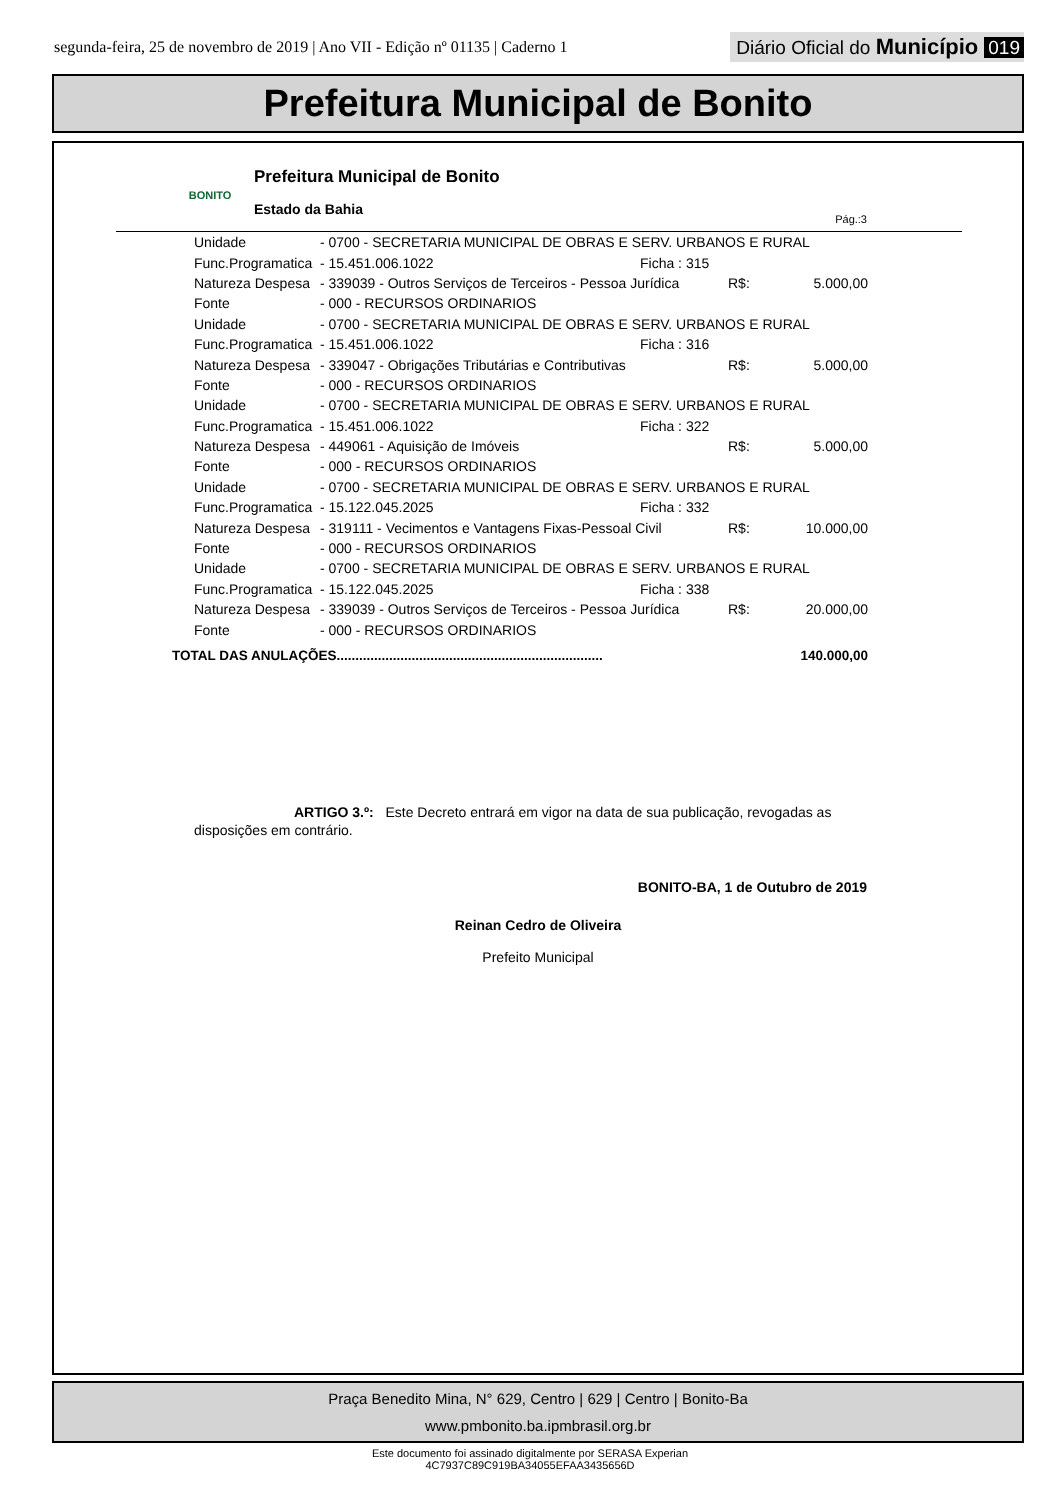segunda-feira, 25 de novembro de 2019 | Ano VII - Edição nº 01135 | Caderno 1
Diário Oficial do Município 019
Prefeitura Municipal de Bonito
BONITO
Prefeitura Municipal de Bonito
Estado da Bahia
Pág.:3
| Unidade | - 0700 - SECRETARIA MUNICIPAL DE OBRAS E SERV. URBANOS E RURAL | | | |
| Func.Programatica | - 15.451.006.1022 | Ficha : 315 | | |
| Natureza Despesa | - 339039 - Outros Serviços de Terceiros - Pessoa Jurídica | | R$: | 5.000,00 |
| Fonte | - 000 - RECURSOS ORDINARIOS | | | |
| Unidade | - 0700 - SECRETARIA MUNICIPAL DE OBRAS E SERV. URBANOS E RURAL | | | |
| Func.Programatica | - 15.451.006.1022 | Ficha : 316 | | |
| Natureza Despesa | - 339047 - Obrigações Tributárias e Contributivas | | R$: | 5.000,00 |
| Fonte | - 000 - RECURSOS ORDINARIOS | | | |
| Unidade | - 0700 - SECRETARIA MUNICIPAL DE OBRAS E SERV. URBANOS E RURAL | | | |
| Func.Programatica | - 15.451.006.1022 | Ficha : 322 | | |
| Natureza Despesa | - 449061 - Aquisição de Imóveis | | R$: | 5.000,00 |
| Fonte | - 000 - RECURSOS ORDINARIOS | | | |
| Unidade | - 0700 - SECRETARIA MUNICIPAL DE OBRAS E SERV. URBANOS E RURAL | | | |
| Func.Programatica | - 15.122.045.2025 | Ficha : 332 | | |
| Natureza Despesa | - 319111 - Vecimentos e Vantagens Fixas-Pessoal Civil | | R$: | 10.000,00 |
| Fonte | - 000 - RECURSOS ORDINARIOS | | | |
| Unidade | - 0700 - SECRETARIA MUNICIPAL DE OBRAS E SERV. URBANOS E RURAL | | | |
| Func.Programatica | - 15.122.045.2025 | Ficha : 338 | | |
| Natureza Despesa | - 339039 - Outros Serviços de Terceiros - Pessoa Jurídica | | R$: | 20.000,00 |
| Fonte | - 000 - RECURSOS ORDINARIOS | | | |
TOTAL DAS ANULAÇÕES....................................................................... 140.000,00
ARTIGO 3.º: Este Decreto entrará em vigor na data de sua publicação, revogadas as disposições em contrário.
BONITO-BA, 1 de Outubro de 2019
Reinan Cedro de Oliveira
Prefeito Municipal
Praça Benedito Mina, N° 629, Centro | 629 | Centro | Bonito-Ba
www.pmbonito.ba.ipmbrasil.org.br
Este documento foi assinado digitalmente por SERASA Experian
4C7937C89C919BA34055EFAA3435656D